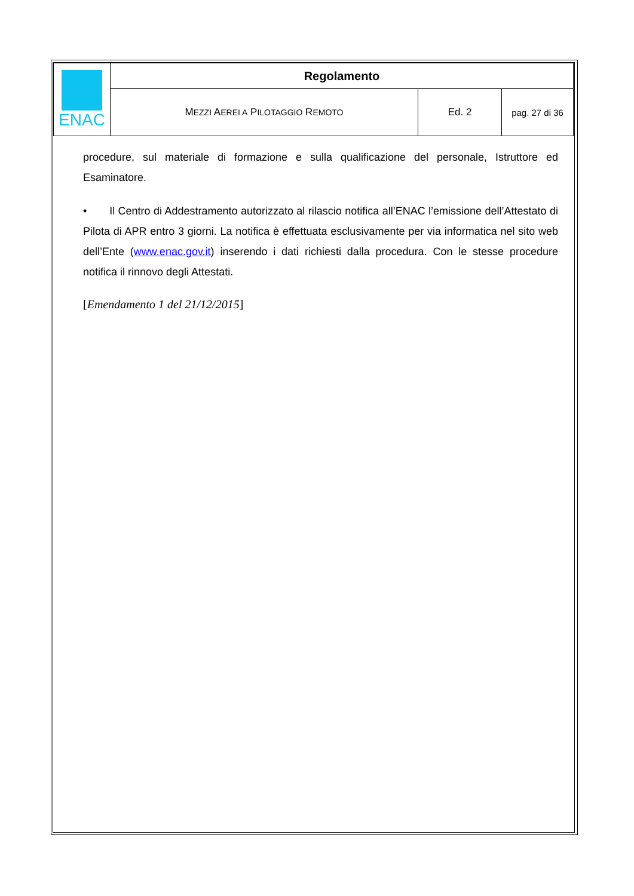| ENAC | Regolamento | | |
| | M EZZI A EREI A P ILOTAGGIO R EMOTO | Ed. 2 | pag. 27 di 36 |
procedure, sul materiale di formazione e sulla qualificazione del personale, Istruttore ed Esaminatore.
• Il Centro di Addestramento autorizzato al rilascio notifica all’ENAC l’emissione dell’Attestato di Pilota di APR entro 3 giorni. La notifica è effettuata esclusivamente per via informatica nel sito web dell’Ente (www.enac.gov.it) inserendo i dati richiesti dalla procedura. Con le stesse procedure notifica il rinnovo degli Attestati.
[Emendamento 1 del 21/12/2015]